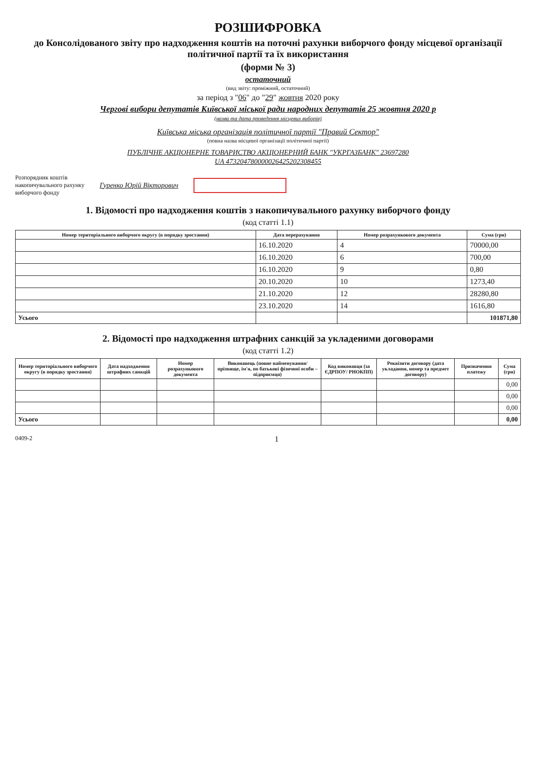РОЗШИФРОВКА
до Консолідованого звіту про надходження коштів на поточні рахунки виборчого фонду місцевої організації політичної партії та їх використання
(форми № 3)
остаточний
(вид звіту: проміжний, остаточний)
за період з "06" до "29" жовтня 2020 року
Чергові вибори депутатів Київської міської ради народних депутатів 25 жовтня 2020 р
(назва та дата проведення місцевих виборів)
Київська міська організація політичної партії "Правий Сектор"
(повна назва місцевої організації політичної партії)
ПУБЛІЧНЕ АКЦІОНЕРНЕ ТОВАРИСТВО АКЦІОНЕРНИЙ БАНК "УКРГАЗБАНК" 23697280
UA 473204780000026425202308455
Розпорядник коштів
накопичувального рахунку
виборчого фонду Гуренко Юрій Вікторович
1. Відомості про надходження коштів з накопичувального рахунку виборчого фонду
(код статті 1.1)
| Номер територіального виборчого округу (в порядку зростання) | Дата перерахування | Номер розрахункового документа | Сума (грн) |
| --- | --- | --- | --- |
| | 16.10.2020 | 4 | 70000,00 |
| | 16.10.2020 | 6 | 700,00 |
| | 16.10.2020 | 9 | 0,80 |
| | 20.10.2020 | 10 | 1273,40 |
| | 21.10.2020 | 12 | 28280,80 |
| | 23.10.2020 | 14 | 1616,80 |
| Усього | | | 101871,80 |
2. Відомості про надходження штрафних санкцій за укладеними договорами
(код статті 1.2)
| Номер територіального виборчого округу (в порядку зростання) | Дата надходження штрафних санкцій | Номер розрахункового документа | Виконавець (повне найменування/ прізвище, ім'я, по батькові фізичної особи – підприємця) | Код виконавця (за ЄДРПОУ/ РНОКПП) | Реквізити договору (дата укладання, номер та предмет договору) | Призначення платежу | Сума (грн) |
| --- | --- | --- | --- | --- | --- | --- | --- |
| | | | | | | | 0,00 |
| | | | | | | | 0,00 |
| | | | | | | | 0,00 |
| Усього | | | | | | | 0,00 |
0409-2 1